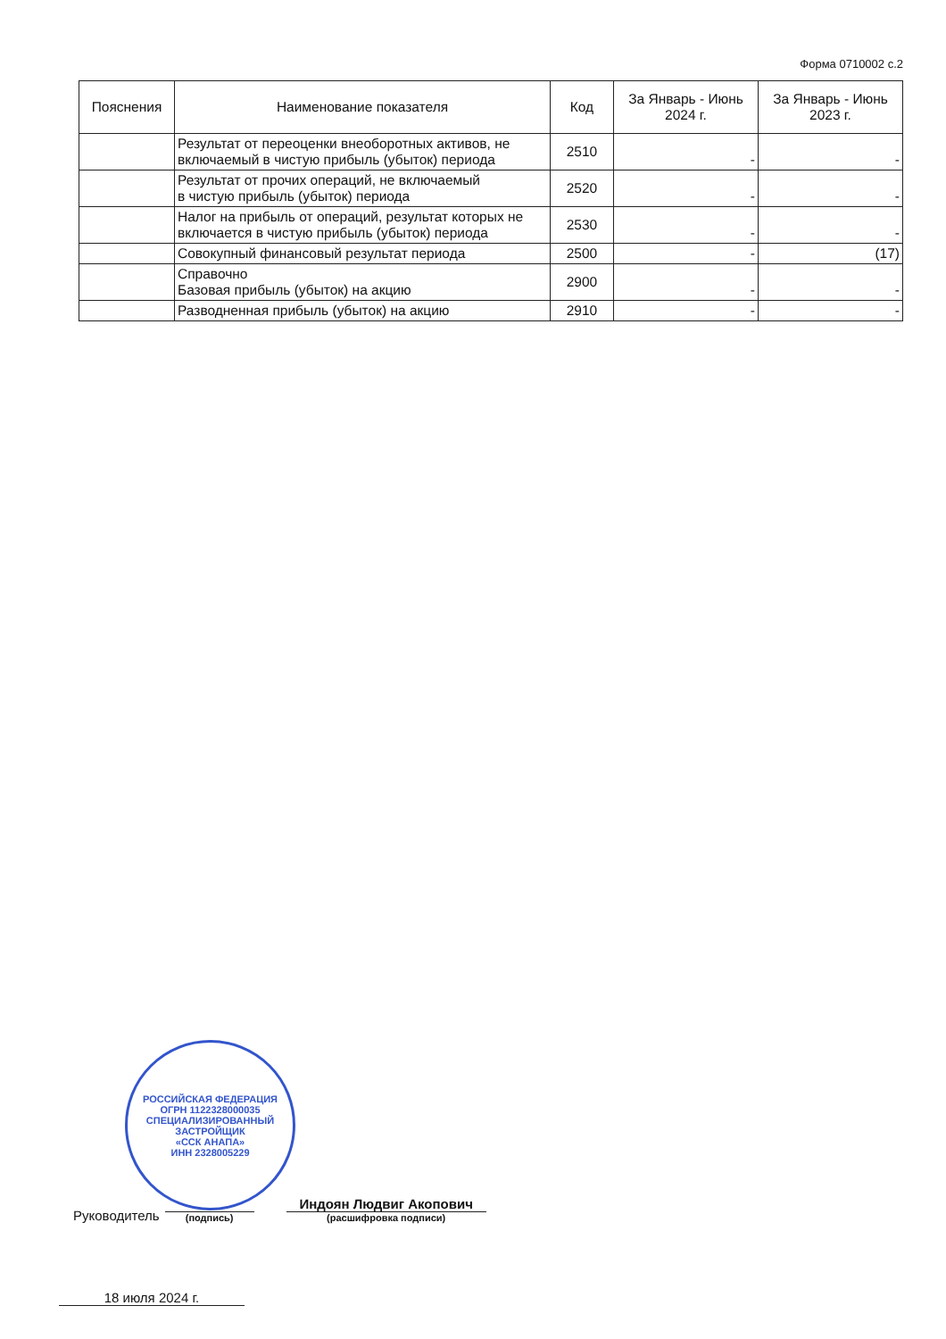Форма 0710002 с.2
| Пояснения | Наименование показателя | Код | За Январь - Июнь 2024 г. | За Январь - Июнь 2023 г. |
| --- | --- | --- | --- | --- |
| | Результат от переоценки внеоборотных активов, не включаемый в чистую прибыль (убыток) периода | 2510 | - | - |
| | Результат от прочих операций, не включаемый в чистую прибыль (убыток) периода | 2520 | - | - |
| | Налог на прибыль от операций, результат которых не включается в чистую прибыль (убыток) периода | 2530 | - | - |
| | Совокупный финансовый результат периода | 2500 | - | (17) |
| | Справочно Базовая прибыль (убыток) на акцию | 2900 | - | - |
| | Разводненная прибыль (убыток) на акцию | 2910 | - | - |
РОССИЙСКАЯ ФЕДЕРАЦИЯ
ОГРН 1122328000035
СПЕЦИАЛИЗИРОВАННЫЙ
ЗАСТРОЙЩИК
«ССК АНАПА»
ИНН 2328005229
Руководитель
(подпись)
Индоян Людвиг Акопович
(расшифровка подписи)
18 июля 2024 г.